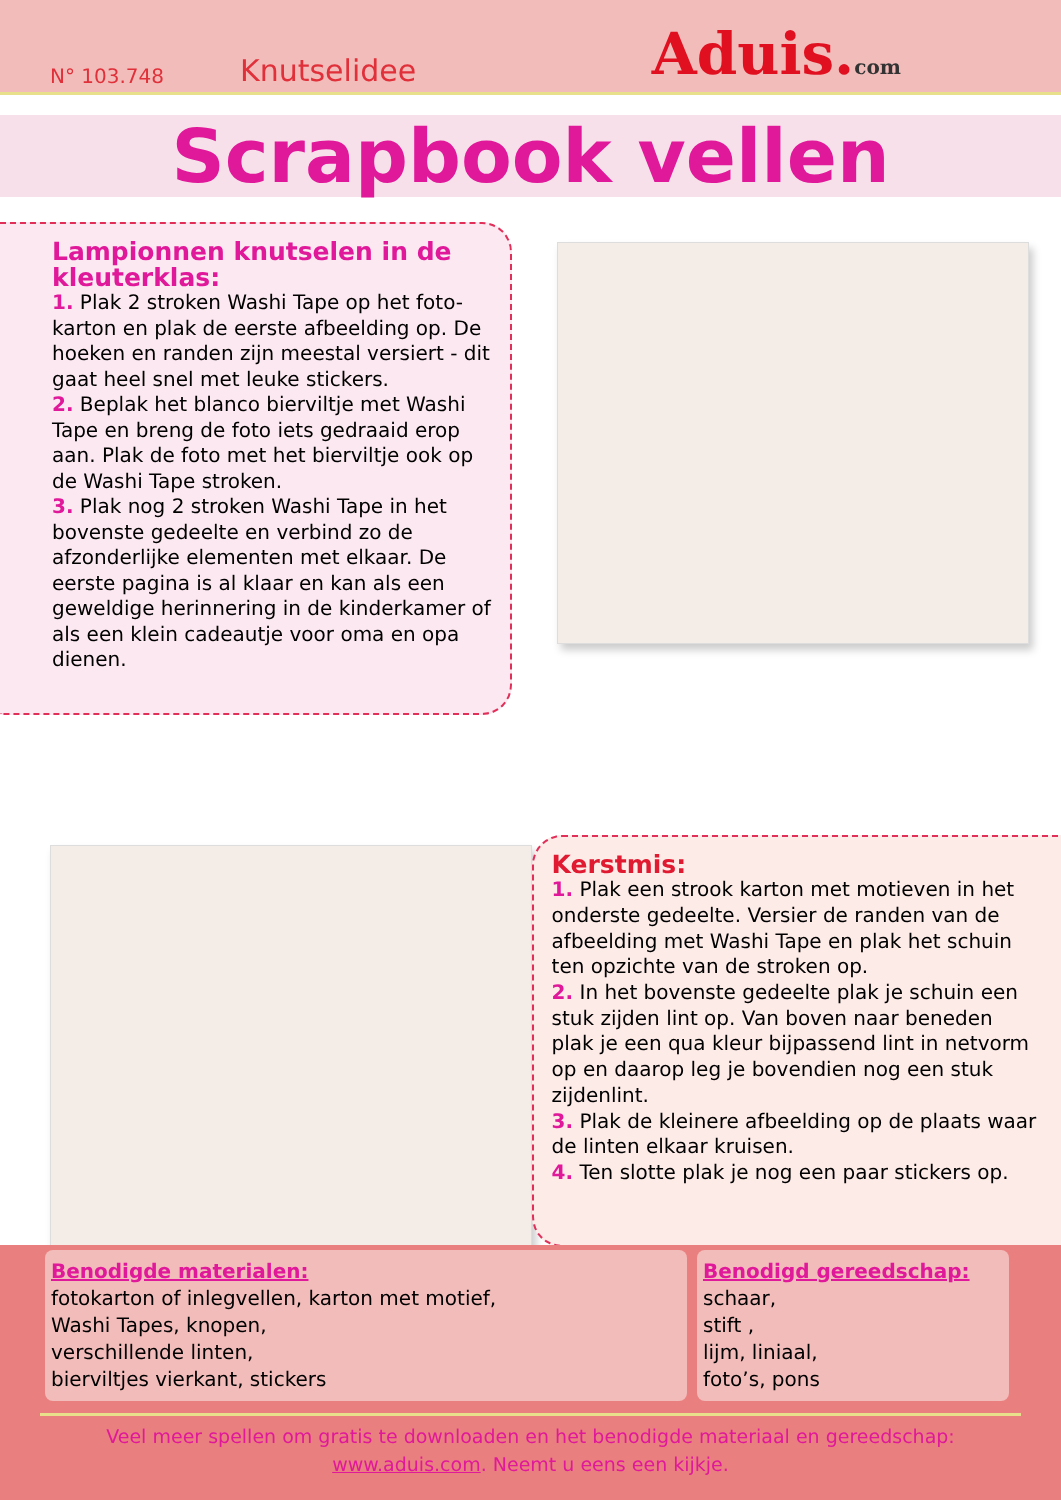N° 103.748 Knutselidee Aduis.com
Scrapbook vellen
Lampionnen knutselen in de kleuterklas:
1. Plak 2 stroken Washi Tape op het foto-karton en plak de eerste afbeelding op. De hoeken en randen zijn meestal versiert - dit gaat heel snel met leuke stickers.
2. Beplak het blanco bierviltje met Washi Tape en breng de foto iets gedraaid erop aan. Plak de foto met het bierviltje ook op de Washi Tape stroken.
3. Plak nog 2 stroken Washi Tape in het bovenste gedeelte en verbind zo de afzonderlijke elementen met elkaar. De eerste pagina is al klaar en kan als een geweldige herinnering in de kinderkamer of als een klein cadeautje voor oma en opa dienen.
Kerstmis:
1. Plak een strook karton met motieven in het onderste gedeelte. Versier de randen van de afbeelding met Washi Tape en plak het schuin ten opzichte van de stroken op.
2. In het bovenste gedeelte plak je schuin een stuk zijden lint op. Van boven naar beneden plak je een qua kleur bijpassend lint in netvorm op en daarop leg je bovendien nog een stuk zijdenlint.
3. Plak de kleinere afbeelding op de plaats waar de linten elkaar kruisen.
4. Ten slotte plak je nog een paar stickers op.
Benodigde materialen:
fotokarton of inlegvellen, karton met motief,
Washi Tapes, knopen,
verschillende linten,
bierviltjes vierkant, stickers
Benodigd gereedschap:
schaar,
stift ,
lijm, liniaal,
foto’s, pons
Veel meer spellen om gratis te downloaden en het benodigde materiaal en gereedschap:
www.aduis.com. Neemt u eens een kijkje.